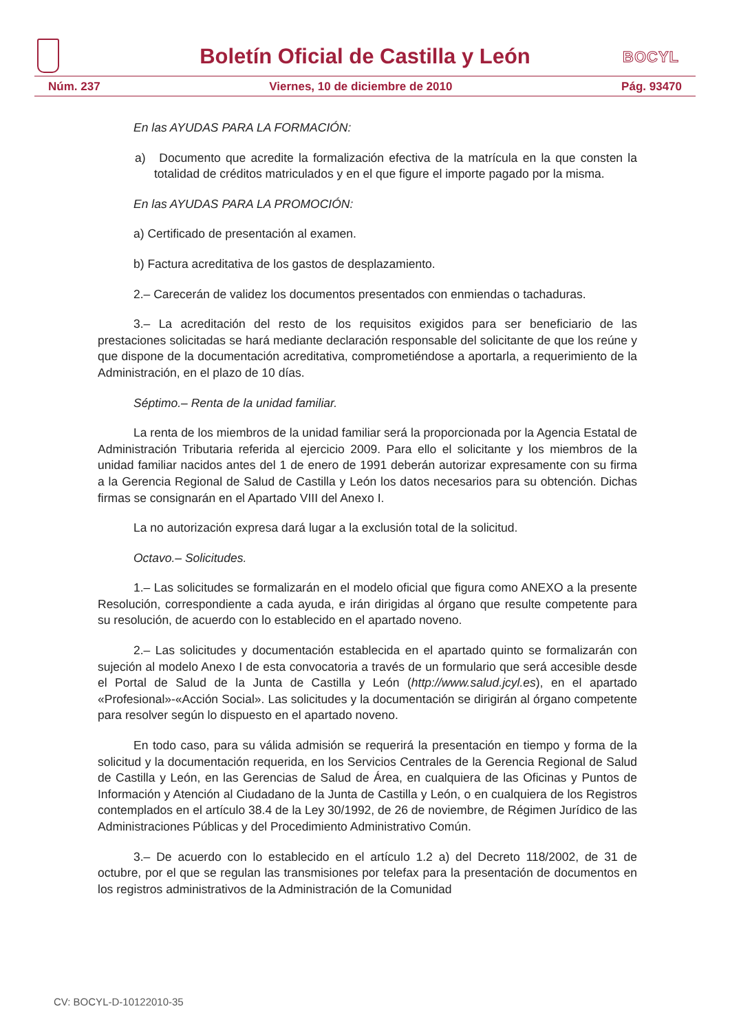Boletín Oficial de Castilla y León
BOCYL
Núm. 237 Viernes, 10 de diciembre de 2010 Pág. 93470
En las AYUDAS PARA LA FORMACIÓN:
a) Documento que acredite la formalización efectiva de la matrícula en la que consten la totalidad de créditos matriculados y en el que figure el importe pagado por la misma.
En las AYUDAS PARA LA PROMOCIÓN:
a) Certificado de presentación al examen.
b) Factura acreditativa de los gastos de desplazamiento.
2.– Carecerán de validez los documentos presentados con enmiendas o tachaduras.
3.– La acreditación del resto de los requisitos exigidos para ser beneficiario de las prestaciones solicitadas se hará mediante declaración responsable del solicitante de que los reúne y que dispone de la documentación acreditativa, comprometiéndose a aportarla, a requerimiento de la Administración, en el plazo de 10 días.
Séptimo.– Renta de la unidad familiar.
La renta de los miembros de la unidad familiar será la proporcionada por la Agencia Estatal de Administración Tributaria referida al ejercicio 2009. Para ello el solicitante y los miembros de la unidad familiar nacidos antes del 1 de enero de 1991 deberán autorizar expresamente con su firma a la Gerencia Regional de Salud de Castilla y León los datos necesarios para su obtención. Dichas firmas se consignarán en el Apartado VIII del Anexo I.
La no autorización expresa dará lugar a la exclusión total de la solicitud.
Octavo.– Solicitudes.
1.– Las solicitudes se formalizarán en el modelo oficial que figura como ANEXO a la presente Resolución, correspondiente a cada ayuda, e irán dirigidas al órgano que resulte competente para su resolución, de acuerdo con lo establecido en el apartado noveno.
2.– Las solicitudes y documentación establecida en el apartado quinto se formalizarán con sujeción al modelo Anexo I de esta convocatoria a través de un formulario que será accesible desde el Portal de Salud de la Junta de Castilla y León (http://www.salud.jcyl.es), en el apartado «Profesional»-«Acción Social». Las solicitudes y la documentación se dirigirán al órgano competente para resolver según lo dispuesto en el apartado noveno.
En todo caso, para su válida admisión se requerirá la presentación en tiempo y forma de la solicitud y la documentación requerida, en los Servicios Centrales de la Gerencia Regional de Salud de Castilla y León, en las Gerencias de Salud de Área, en cualquiera de las Oficinas y Puntos de Información y Atención al Ciudadano de la Junta de Castilla y León, o en cualquiera de los Registros contemplados en el artículo 38.4 de la Ley 30/1992, de 26 de noviembre, de Régimen Jurídico de las Administraciones Públicas y del Procedimiento Administrativo Común.
3.– De acuerdo con lo establecido en el artículo 1.2 a) del Decreto 118/2002, de 31 de octubre, por el que se regulan las transmisiones por telefax para la presentación de documentos en los registros administrativos de la Administración de la Comunidad
CV: BOCYL-D-10122010-35